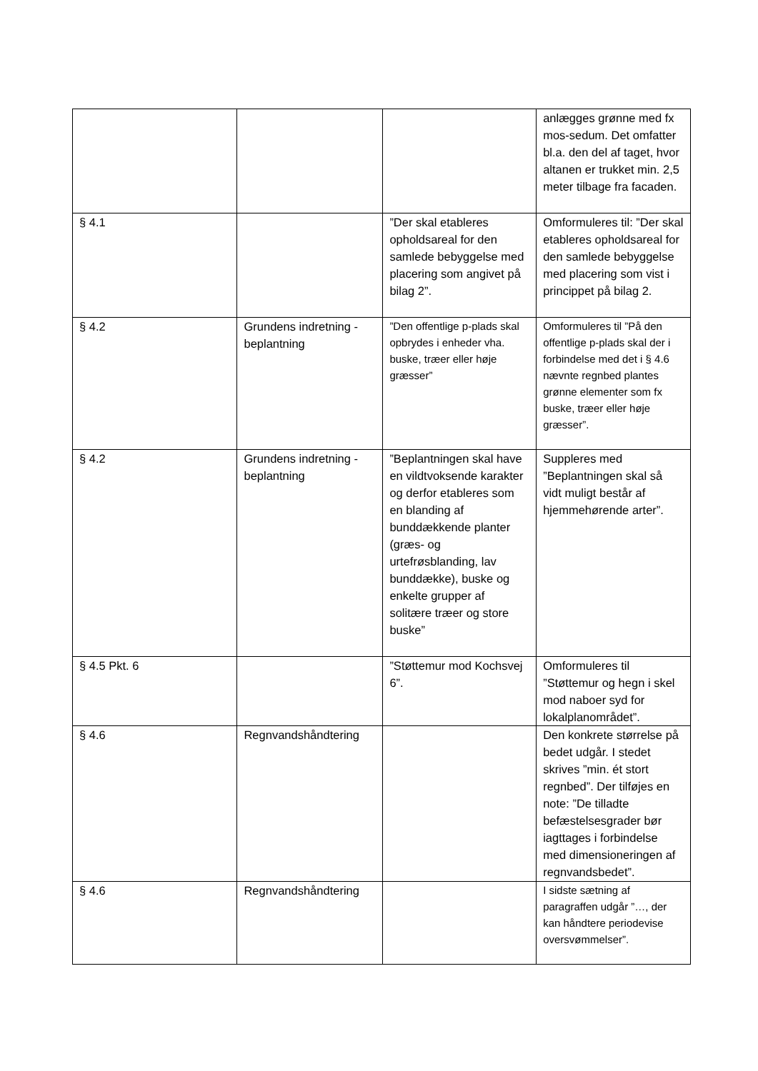| | | | anlægges grønne med fx mos-sedum. Det omfatter bl.a. den del af taget, hvor altanen er trukket min. 2,5 meter tilbage fra facaden. |
| § 4.1 | | ”Der skal etableres opholdsareal for den samlede bebyggelse med placering som angivet på bilag 2”. | Omformuleres til: ”Der skal etableres opholdsareal for den samlede bebyggelse med placering som vist i princippet på bilag 2. |
| § 4.2 | Grundens indretning - beplantning | ”Den offentlige p-plads skal opbrydes i enheder vha. buske, træer eller høje græsser” | Omformuleres til ”På den offentlige p-plads skal der i forbindelse med det i § 4.6 nævnte regnbed plantes grønne elementer som fx buske, træer eller høje græsser”. |
| § 4.2 | Grundens indretning - beplantning | ”Beplantningen skal have en vildtvoksende karakter og derfor etableres som en blanding af bunddækkende planter (græs- og urtefrøsblanding, lav bunddække), buske og enkelte grupper af solitære træer og store buske” | Suppleres med ”Beplantningen skal så vidt muligt består af hjemmehørende arter”. |
| § 4.5 Pkt. 6 | | ”Støttemur mod Kochsvej 6”. | Omformuleres til ”Støttemur og hegn i skel mod naboer syd for lokalplanområdet”. |
| § 4.6 | Regnvandshåndtering | | Den konkrete størrelse på bedet udgår. I stedet skrives ”min. ét stort regnbed”. Der tilføjes en note: ”De tilladte befæstelsesgrader bør iagttages i forbindelse med dimensioneringen af regnvandsbedet”. |
| § 4.6 | Regnvandshåndtering | | I sidste sætning af paragraffen udgår ”…, der kan håndtere periodevise oversvømmelser”. |